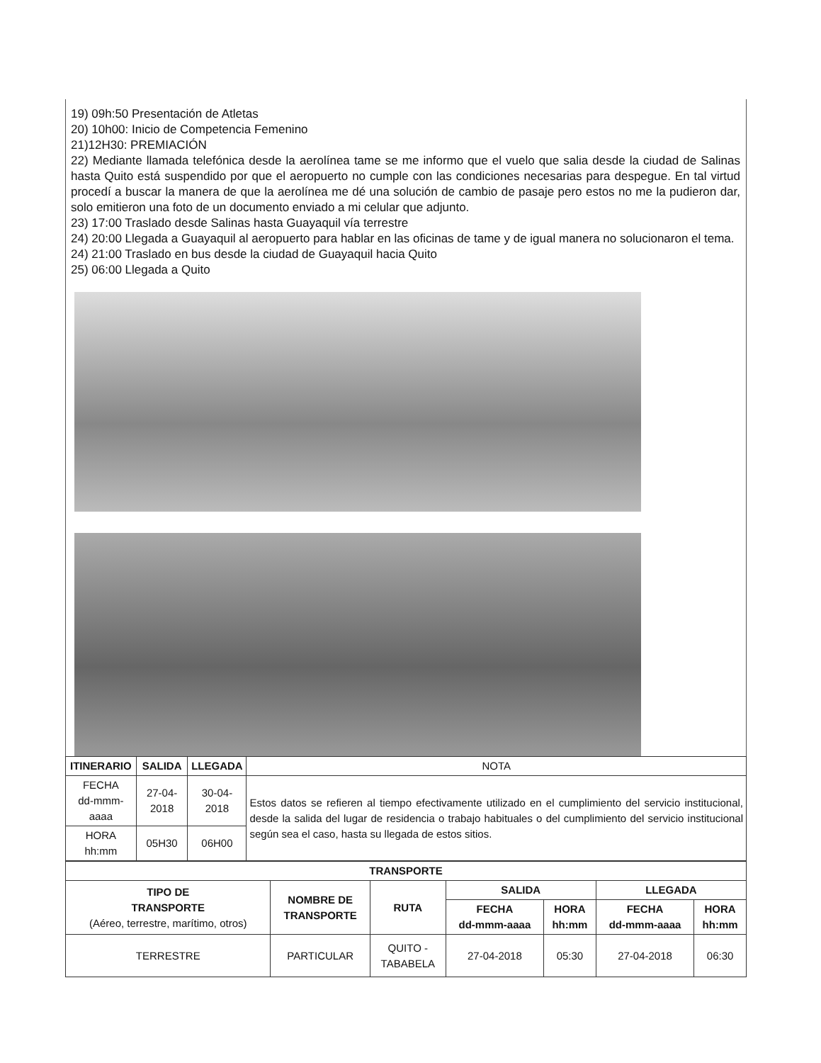19) 09h:50 Presentación de Atletas
20) 10h00: Inicio de Competencia Femenino
21)12H30: PREMIACIÓN
22) Mediante llamada telefónica desde la aerolínea tame se me informo que el vuelo que salia desde la ciudad de Salinas hasta Quito está suspendido por que el aeropuerto no cumple con las condiciones necesarias para despegue. En tal virtud procedí a buscar la manera de que la aerolínea me dé una solución de cambio de pasaje pero estos no me la pudieron dar, solo emitieron una foto de un documento enviado a mi celular que adjunto.
23) 17:00 Traslado desde Salinas hasta Guayaquil vía terrestre
24) 20:00 Llegada a Guayaquil al aeropuerto para hablar en las oficinas de tame y de igual manera no solucionaron el tema.
24) 21:00 Traslado en bus desde la ciudad de Guayaquil hacia Quito
25) 06:00 Llegada a Quito
| ITINERARIO | SALIDA | LLEGADA | NOTA |
| FECHA dd-mmm-aaaa | 27-04-2018 | 30-04-2018 | Estos datos se refieren al tiempo efectivamente utilizado en el cumplimiento del servicio institucional, desde la salida del lugar de residencia o trabajo habituales o del cumplimiento del servicio institucional según sea el caso, hasta su llegada de estos sitios. |
| HORA hh:mm | 05H30 | 06H00 | |
| TRANSPORTE | | | | | | |
| --- | --- | --- | --- | --- | --- | --- |
| TIPO DE TRANSPORTE (Aéreo, terrestre, marítimo, otros) | NOMBRE DE TRANSPORTE | RUTA | SALIDA | | LLEGADA | |
| | | | FECHA dd-mmm-aaaa | HORA hh:mm | FECHA dd-mmm-aaaa | HORA hh:mm |
| TERRESTRE | PARTICULAR | QUITO - TABABELA | 27-04-2018 | 05:30 | 27-04-2018 | 06:30 |